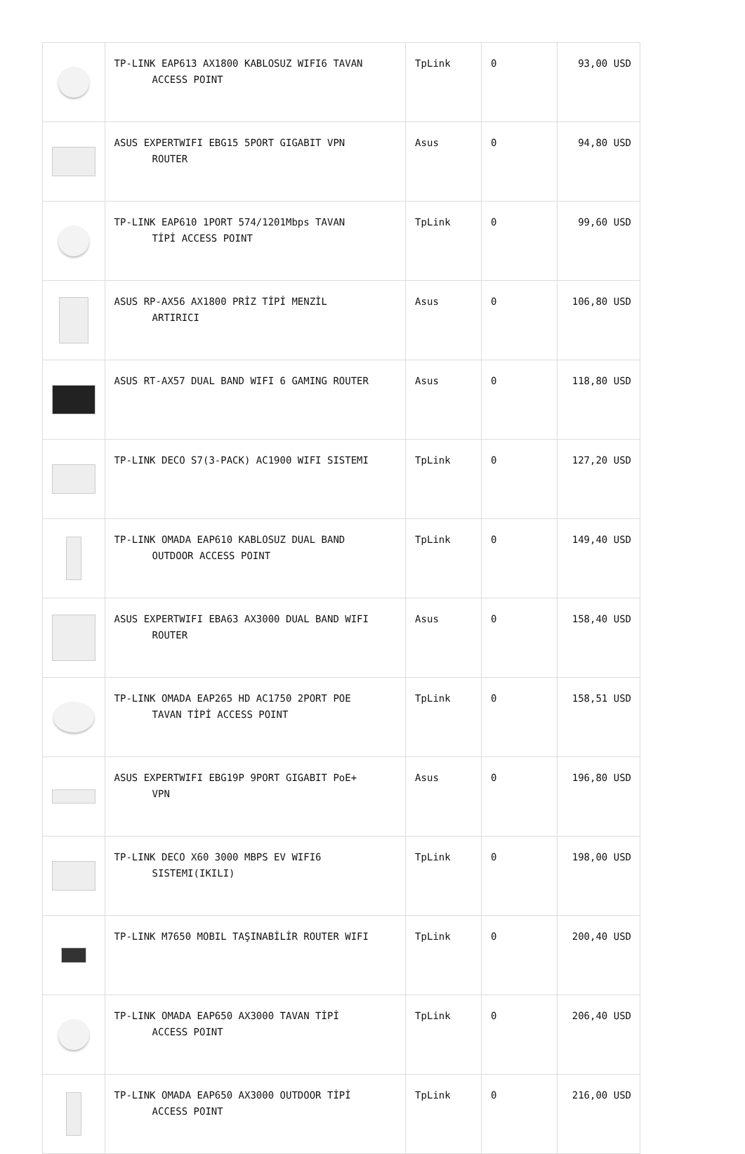| | TP-LINK EAP613 AX1800 KABLOSUZ WIFI6 TAVAN ACCESS POINT | TpLink | 0 | 93,00 USD |
| | ASUS EXPERTWIFI EBG15 5PORT GIGABIT VPN ROUTER | Asus | 0 | 94,80 USD |
| | TP-LINK EAP610 1PORT 574/1201Mbps TAVAN TİPİ ACCESS POINT | TpLink | 0 | 99,60 USD |
| | ASUS RP-AX56 AX1800 PRİZ TİPİ MENZİL ARTIRICI | Asus | 0 | 106,80 USD |
| | ASUS RT-AX57 DUAL BAND WIFI 6 GAMING ROUTER | Asus | 0 | 118,80 USD |
| | TP-LINK DECO S7(3-PACK) AC1900 WIFI SISTEMI | TpLink | 0 | 127,20 USD |
| | TP-LINK OMADA EAP610 KABLOSUZ DUAL BAND OUTDOOR ACCESS POINT | TpLink | 0 | 149,40 USD |
| | ASUS EXPERTWIFI EBA63 AX3000 DUAL BAND WIFI ROUTER | Asus | 0 | 158,40 USD |
| | TP-LINK OMADA EAP265 HD AC1750 2PORT POE TAVAN TİPİ ACCESS POINT | TpLink | 0 | 158,51 USD |
| | ASUS EXPERTWIFI EBG19P 9PORT GIGABIT PoE+ VPN | Asus | 0 | 196,80 USD |
| | TP-LINK DECO X60 3000 MBPS EV WIFI6 SISTEMI(IKILI) | TpLink | 0 | 198,00 USD |
| | TP-LINK M7650 MOBIL TAŞINABİLİR ROUTER WIFI | TpLink | 0 | 200,40 USD |
| | TP-LINK OMADA EAP650 AX3000 TAVAN TİPİ ACCESS POINT | TpLink | 0 | 206,40 USD |
| | TP-LINK OMADA EAP650 AX3000 OUTDOOR TİPİ ACCESS POINT | TpLink | 0 | 216,00 USD |